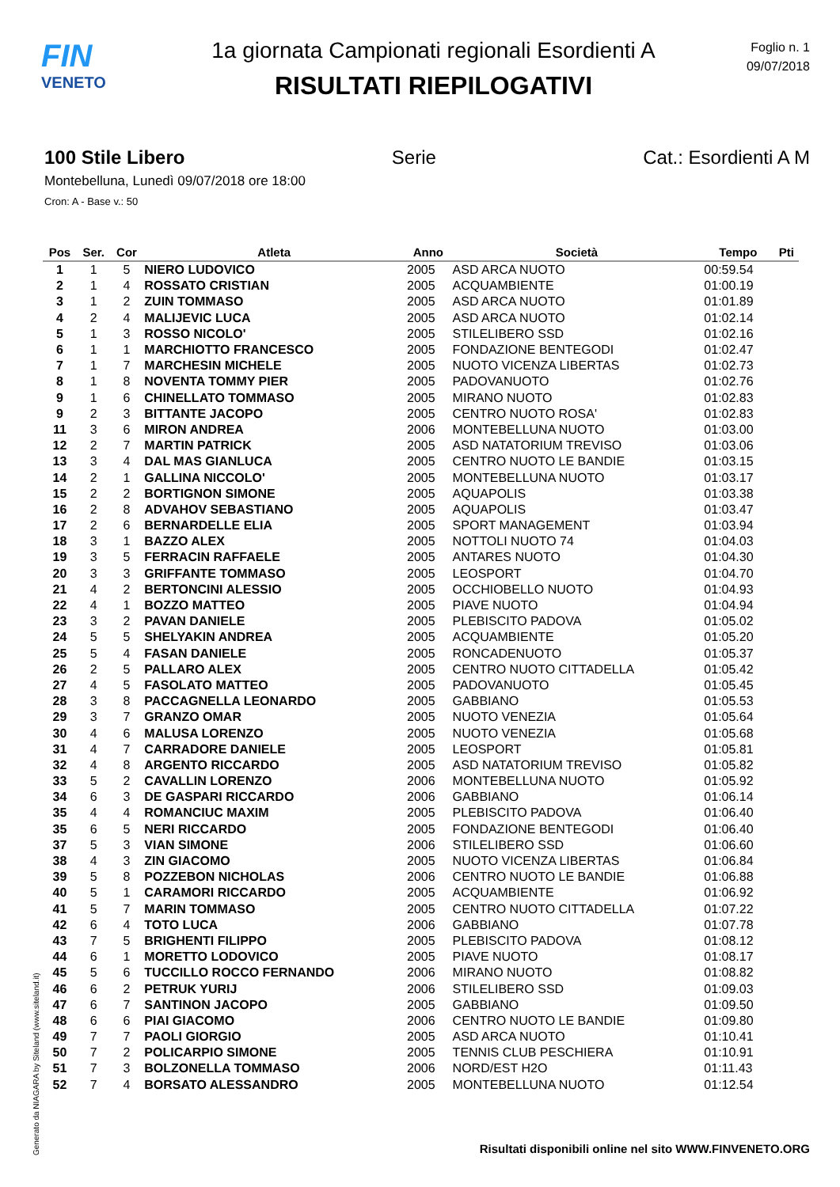FIN
VENETO
1a giornata Campionati regionali Esordienti A
RISULTATI RIEPILOGATIVI
Foglio n. 1
09/07/2018
100 Stile Libero Serie Cat.: Esordienti A M
Montebelluna, Lunedì 09/07/2018 ore 18:00
Cron: A - Base v.: 50
| Pos | Ser. | Cor | Atleta | Anno | Società | Tempo | Pti |
| --- | --- | --- | --- | --- | --- | --- | --- |
| 1 | 1 | 5 | NIERO LUDOVICO | 2005 | ASD ARCA NUOTO | 00:59.54 | |
| 2 | 1 | 4 | ROSSATO CRISTIAN | 2005 | ACQUAMBIENTE | 01:00.19 | |
| 3 | 1 | 2 | ZUIN TOMMASO | 2005 | ASD ARCA NUOTO | 01:01.89 | |
| 4 | 2 | 4 | MALIJEVIC LUCA | 2005 | ASD ARCA NUOTO | 01:02.14 | |
| 5 | 1 | 3 | ROSSO NICOLO' | 2005 | STILELIBERO SSD | 01:02.16 | |
| 6 | 1 | 1 | MARCHIOTTO FRANCESCO | 2005 | FONDAZIONE BENTEGODI | 01:02.47 | |
| 7 | 1 | 7 | MARCHESIN MICHELE | 2005 | NUOTO VICENZA LIBERTAS | 01:02.73 | |
| 8 | 1 | 8 | NOVENTA TOMMY PIER | 2005 | PADOVANUOTO | 01:02.76 | |
| 9 | 1 | 6 | CHINELLATO TOMMASO | 2005 | MIRANO NUOTO | 01:02.83 | |
| 9 | 2 | 3 | BITTANTE JACOPO | 2005 | CENTRO NUOTO ROSA' | 01:02.83 | |
| 11 | 3 | 6 | MIRON ANDREA | 2006 | MONTEBELLUNA NUOTO | 01:03.00 | |
| 12 | 2 | 7 | MARTIN PATRICK | 2005 | ASD NATATORIUM TREVISO | 01:03.06 | |
| 13 | 3 | 4 | DAL MAS GIANLUCA | 2005 | CENTRO NUOTO LE BANDIE | 01:03.15 | |
| 14 | 2 | 1 | GALLINA NICCOLO' | 2005 | MONTEBELLUNA NUOTO | 01:03.17 | |
| 15 | 2 | 2 | BORTIGNON SIMONE | 2005 | AQUAPOLIS | 01:03.38 | |
| 16 | 2 | 8 | ADVAHOV SEBASTIANO | 2005 | AQUAPOLIS | 01:03.47 | |
| 17 | 2 | 6 | BERNARDELLE ELIA | 2005 | SPORT MANAGEMENT | 01:03.94 | |
| 18 | 3 | 1 | BAZZO ALEX | 2005 | NOTTOLI NUOTO 74 | 01:04.03 | |
| 19 | 3 | 5 | FERRACIN RAFFAELE | 2005 | ANTARES NUOTO | 01:04.30 | |
| 20 | 3 | 3 | GRIFFANTE TOMMASO | 2005 | LEOSPORT | 01:04.70 | |
| 21 | 4 | 2 | BERTONCINI ALESSIO | 2005 | OCCHIOBELLO NUOTO | 01:04.93 | |
| 22 | 4 | 1 | BOZZO MATTEO | 2005 | PIAVE NUOTO | 01:04.94 | |
| 23 | 3 | 2 | PAVAN DANIELE | 2005 | PLEBISCITO PADOVA | 01:05.02 | |
| 24 | 5 | 5 | SHELYAKIN ANDREA | 2005 | ACQUAMBIENTE | 01:05.20 | |
| 25 | 5 | 4 | FASAN DANIELE | 2005 | RONCADENUOTO | 01:05.37 | |
| 26 | 2 | 5 | PALLARO ALEX | 2005 | CENTRO NUOTO CITTADELLA | 01:05.42 | |
| 27 | 4 | 5 | FASOLATO MATTEO | 2005 | PADOVANUOTO | 01:05.45 | |
| 28 | 3 | 8 | PACCAGNELLA LEONARDO | 2005 | GABBIANO | 01:05.53 | |
| 29 | 3 | 7 | GRANZO OMAR | 2005 | NUOTO VENEZIA | 01:05.64 | |
| 30 | 4 | 6 | MALUSA LORENZO | 2005 | NUOTO VENEZIA | 01:05.68 | |
| 31 | 4 | 7 | CARRADORE DANIELE | 2005 | LEOSPORT | 01:05.81 | |
| 32 | 4 | 8 | ARGENTO RICCARDO | 2005 | ASD NATATORIUM TREVISO | 01:05.82 | |
| 33 | 5 | 2 | CAVALLIN LORENZO | 2006 | MONTEBELLUNA NUOTO | 01:05.92 | |
| 34 | 6 | 3 | DE GASPARI RICCARDO | 2006 | GABBIANO | 01:06.14 | |
| 35 | 4 | 4 | ROMANCIUC MAXIM | 2005 | PLEBISCITO PADOVA | 01:06.40 | |
| 35 | 6 | 5 | NERI RICCARDO | 2005 | FONDAZIONE BENTEGODI | 01:06.40 | |
| 37 | 5 | 3 | VIAN SIMONE | 2006 | STILELIBERO SSD | 01:06.60 | |
| 38 | 4 | 3 | ZIN GIACOMO | 2005 | NUOTO VICENZA LIBERTAS | 01:06.84 | |
| 39 | 5 | 8 | POZZEBON NICHOLAS | 2006 | CENTRO NUOTO LE BANDIE | 01:06.88 | |
| 40 | 5 | 1 | CARAMORI RICCARDO | 2005 | ACQUAMBIENTE | 01:06.92 | |
| 41 | 5 | 7 | MARIN TOMMASO | 2005 | CENTRO NUOTO CITTADELLA | 01:07.22 | |
| 42 | 6 | 4 | TOTO LUCA | 2006 | GABBIANO | 01:07.78 | |
| 43 | 7 | 5 | BRIGHENTI FILIPPO | 2005 | PLEBISCITO PADOVA | 01:08.12 | |
| 44 | 6 | 1 | MORETTO LODOVICO | 2005 | PIAVE NUOTO | 01:08.17 | |
| 45 | 5 | 6 | TUCCILLO ROCCO FERNANDO | 2006 | MIRANO NUOTO | 01:08.82 | |
| 46 | 6 | 2 | PETRUK YURIJ | 2006 | STILELIBERO SSD | 01:09.03 | |
| 47 | 6 | 7 | SANTINON JACOPO | 2005 | GABBIANO | 01:09.50 | |
| 48 | 6 | 6 | PIAI GIACOMO | 2006 | CENTRO NUOTO LE BANDIE | 01:09.80 | |
| 49 | 7 | 7 | PAOLI GIORGIO | 2005 | ASD ARCA NUOTO | 01:10.41 | |
| 50 | 7 | 2 | POLICARPIO SIMONE | 2005 | TENNIS CLUB PESCHIERA | 01:10.91 | |
| 51 | 7 | 3 | BOLZONELLA TOMMASO | 2006 | NORD/EST H2O | 01:11.43 | |
| 52 | 7 | 4 | BORSATO ALESSANDRO | 2005 | MONTEBELLUNA NUOTO | 01:12.54 | |
Generato da NIAGARA by Siteland (www.siteland.it)
Risultati disponibili online nel sito WWW.FINVENETO.ORG